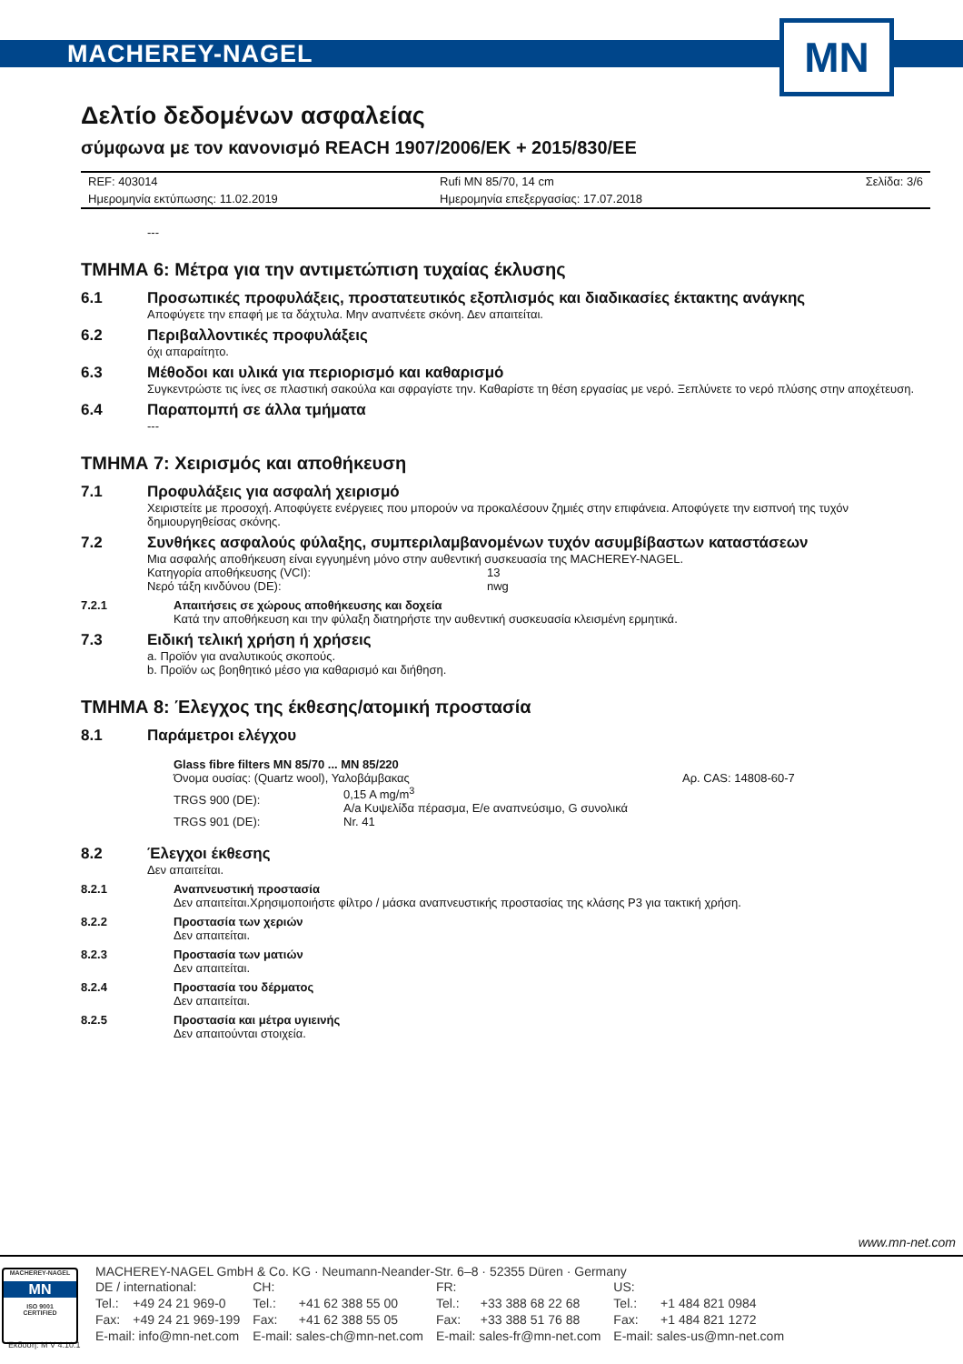MACHEREY-NAGEL
MN
Δελτίο δεδομένων ασφαλείας
σύμφωνα με τον κανονισμό REACH 1907/2006/ΕΚ + 2015/830/ΕΕ
| REF: 403014 | Rufi MN 85/70, 14 cm | Σελίδα: 3/6 |
| Ημερομηνία εκτύπωσης: 11.02.2019 | Ημερομηνία επεξεργασίας: 17.07.2018 | |
---
ΤΜΗΜΑ 6: Μέτρα για την αντιμετώπιση τυχαίας έκλυσης
6.1 Προσωπικές προφυλάξεις, προστατευτικός εξοπλισμός και διαδικασίες έκτακτης ανάγκης
Αποφύγετε την επαφή με τα δάχτυλα. Μην αναπνέετε σκόνη. Δεν απαιτείται.
6.2 Περιβαλλοντικές προφυλάξεις
όχι απαραίτητο.
6.3 Μέθοδοι και υλικά για περιορισμό και καθαρισμό
Συγκεντρώστε τις ίνες σε πλαστική σακούλα και σφραγίστε την. Καθαρίστε τη θέση εργασίας με νερό. Ξεπλύνετε το νερό πλύσης στην αποχέτευση.
6.4 Παραπομπή σε άλλα τμήματα
---
ΤΜΗΜΑ 7: Χειρισμός και αποθήκευση
7.1 Προφυλάξεις για ασφαλή χειρισμό
Χειριστείτε με προσοχή. Αποφύγετε ενέργειες που μπορούν να προκαλέσουν ζημιές στην επιφάνεια. Αποφύγετε την εισπνοή της τυχόν δημιουργηθείσας σκόνης.
7.2 Συνθήκες ασφαλούς φύλαξης, συμπεριλαμβανομένων τυχόν ασυμβίβαστων καταστάσεων
Μια ασφαλής αποθήκευση είναι εγγυημένη μόνο στην αυθεντική συσκευασία της MACHEREY-NAGEL.
| Κατηγορία αποθήκευσης (VCI): | 13 |
| Νερό τάξη κινδύνου (DE): | nwg |
7.2.1 Απαιτήσεις σε χώρους αποθήκευσης και δοχεία
Κατά την αποθήκευση και την φύλαξη διατηρήστε την αυθεντική συσκευασία κλεισμένη ερμητικά.
7.3 Ειδική τελική χρήση ή χρήσεις
a. Προϊόν για αναλυτικούς σκοπούς.
b. Προϊόν ως βοηθητικό μέσο για καθαρισμό και διήθηση.
ΤΜΗΜΑ 8: Έλεγχος της έκθεσης/ατομική προστασία
8.1 Παράμετροι ελέγχου
Glass fibre filters MN 85/70 ... MN 85/220
| Όνομα ουσίας: (Quartz wool), Υαλοβάμβακας | | Αρ. CAS: 14808-60-7 |
| TRGS 900 (DE): | 0,15 A mg/m<sup>3</sup> A/a Κυψελίδα πέρασμα, E/e αναπνεύσιμο, G συνολικά | |
| TRGS 901 (DE): | Nr. 41 | |
8.2 Έλεγχοι έκθεσης
Δεν απαιτείται.
8.2.1 Αναπνευστική προστασία
Δεν απαιτείται.Χρησιμοποιήστε φίλτρο / μάσκα αναπνευστικής προστασίας της κλάσης P3 για τακτική χρήση.
8.2.2 Προστασία των χεριών
Δεν απαιτείται.
8.2.3 Προστασία των ματιών
Δεν απαιτείται.
8.2.4 Προστασία του δέρματος
Δεν απαιτείται.
8.2.5 Προστασία και μέτρα υγιεινής
Δεν απαιτούνται στοιχεία.
www.mn-net.com
MACHEREY-NAGEL
MN
ISO 9001
CERTIFIED
MACHEREY-NAGEL GmbH & Co. KG · Neumann-Neander-Str. 6–8 · 52355 Düren · Germany
| DE / international: | | CH: | | FR: | | US: | |
| Tel.: | +49 24 21 969-0 | Tel.: | +41 62 388 55 00 | Tel.: | +33 388 68 22 68 | Tel.: | +1 484 821 0984 |
| Fax: | +49 24 21 969-199 | Fax: | +41 62 388 55 05 | Fax: | +33 388 51 76 88 | Fax: | +1 484 821 1272 |
| E-mail: info@mn-net.com | | E-mail: sales-ch@mn-net.com | | E-mail: sales-fr@mn-net.com | | E-mail: sales-us@mn-net.com | |
Έκδοση: M V 4.10.1